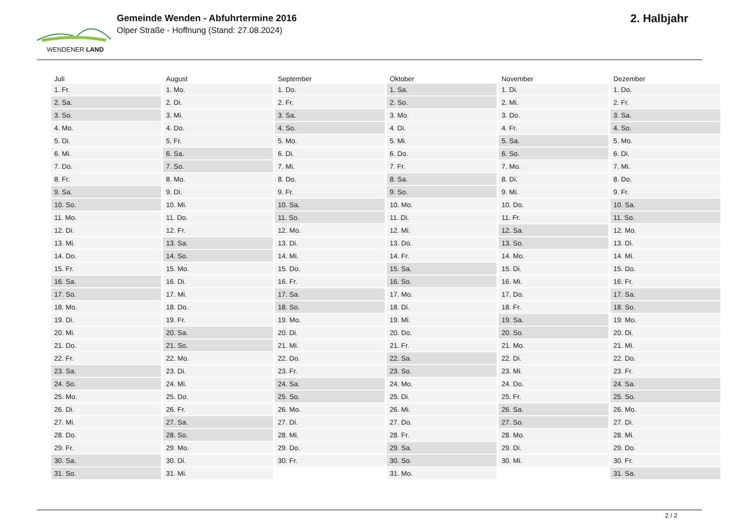WENDENER LAND
Gemeinde Wenden - Abfuhrtermine 2016
Olper Straße - Hoffnung (Stand: 27.08.2024)
2. Halbjahr
| Juli | August | September | Oktober | November | Dezember |
| --- | --- | --- | --- | --- | --- |
| 1. Fr. | 1. Mo. | 1. Do. | 1. Sa. | 1. Di. | 1. Do. |
| 2. Sa. | 2. Di. | 2. Fr. | 2. So. | 2. Mi. | 2. Fr. |
| 3. So. | 3. Mi. | 3. Sa. | 3. Mo. | 3. Do. | 3. Sa. |
| 4. Mo. | 4. Do. | 4. So. | 4. Di. | 4. Fr. | 4. So. |
| 5. Di. | 5. Fr. | 5. Mo. | 5. Mi. | 5. Sa. | 5. Mo. |
| 6. Mi. | 6. Sa. | 6. Di. | 6. Do. | 6. So. | 6. Di. |
| 7. Do. | 7. So. | 7. Mi. | 7. Fr. | 7. Mo. | 7. Mi. |
| 8. Fr. | 8. Mo. | 8. Do. | 8. Sa. | 8. Di. | 8. Do. |
| 9. Sa. | 9. Di. | 9. Fr. | 9. So. | 9. Mi. | 9. Fr. |
| 10. So. | 10. Mi. | 10. Sa. | 10. Mo. | 10. Do. | 10. Sa. |
| 11. Mo. | 11. Do. | 11. So. | 11. Di. | 11. Fr. | 11. So. |
| 12. Di. | 12. Fr. | 12. Mo. | 12. Mi. | 12. Sa. | 12. Mo. |
| 13. Mi. | 13. Sa. | 13. Di. | 13. Do. | 13. So. | 13. Di. |
| 14. Do. | 14. So. | 14. Mi. | 14. Fr. | 14. Mo. | 14. Mi. |
| 15. Fr. | 15. Mo. | 15. Do. | 15. Sa. | 15. Di. | 15. Do. |
| 16. Sa. | 16. Di. | 16. Fr. | 16. So. | 16. Mi. | 16. Fr. |
| 17. So. | 17. Mi. | 17. Sa. | 17. Mo. | 17. Do. | 17. Sa. |
| 18. Mo. | 18. Do. | 18. So. | 18. Di. | 18. Fr. | 18. So. |
| 19. Di. | 19. Fr. | 19. Mo. | 19. Mi. | 19. Sa. | 19. Mo. |
| 20. Mi. | 20. Sa. | 20. Di. | 20. Do. | 20. So. | 20. Di. |
| 21. Do. | 21. So. | 21. Mi. | 21. Fr. | 21. Mo. | 21. Mi. |
| 22. Fr. | 22. Mo. | 22. Do. | 22. Sa. | 22. Di. | 22. Do. |
| 23. Sa. | 23. Di. | 23. Fr. | 23. So. | 23. Mi. | 23. Fr. |
| 24. So. | 24. Mi. | 24. Sa. | 24. Mo. | 24. Do. | 24. Sa. |
| 25. Mo. | 25. Do. | 25. So. | 25. Di. | 25. Fr. | 25. So. |
| 26. Di. | 26. Fr. | 26. Mo. | 26. Mi. | 26. Sa. | 26. Mo. |
| 27. Mi. | 27. Sa. | 27. Di. | 27. Do. | 27. So. | 27. Di. |
| 28. Do. | 28. So. | 28. Mi. | 28. Fr. | 28. Mo. | 28. Mi. |
| 29. Fr. | 29. Mo. | 29. Do. | 29. Sa. | 29. Di. | 29. Do. |
| 30. Sa. | 30. Di. | 30. Fr. | 30. So. | 30. Mi. | 30. Fr. |
| 31. So. | 31. Mi. | | 31. Mo. | | 31. Sa. |
2 / 2